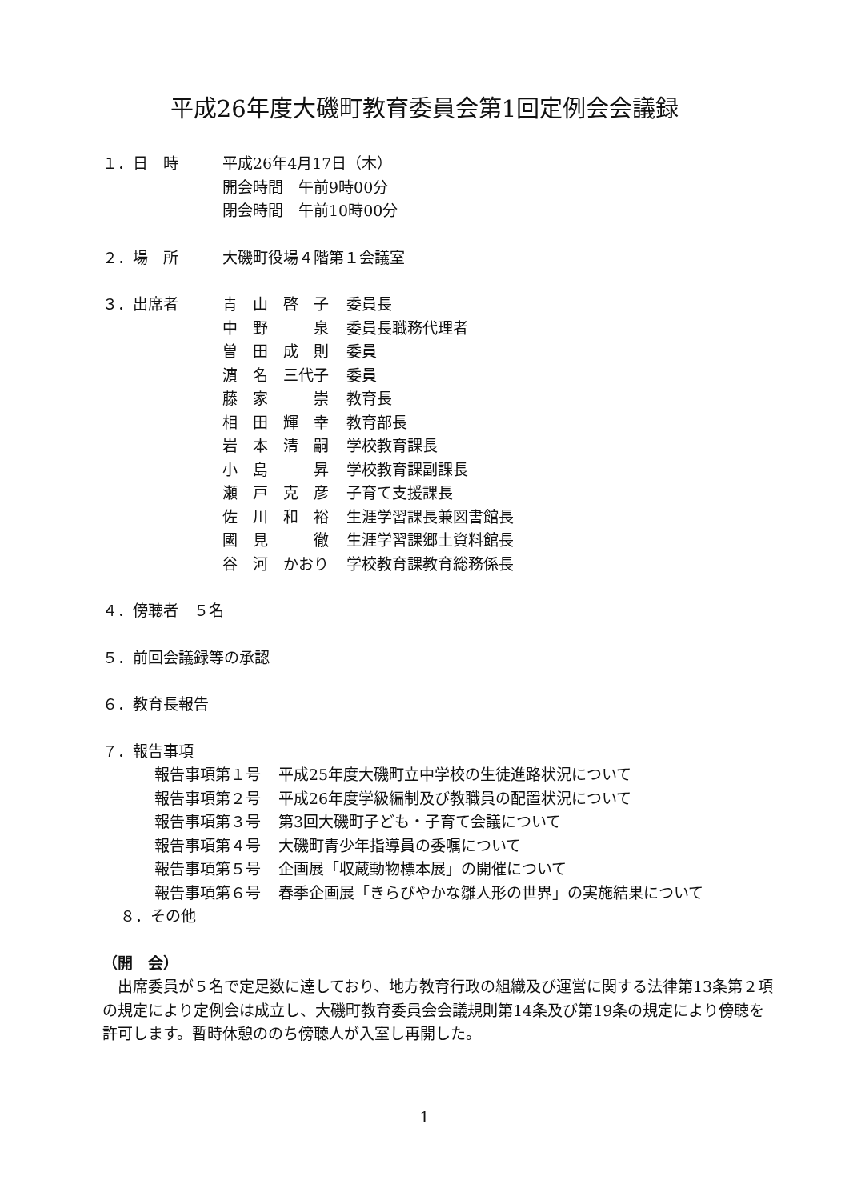平成26年度大磯町教育委員会第1回定例会会議録
１．日　時 平成26年4月17日（木）
開会時間　午前9時00分
閉会時間　午前10時00分
２．場　所 大磯町役場４階第１会議室
３．出席者
| 青 山 啓 子 | 委員長 |
| 中 野 泉 | 委員長職務代理者 |
| 曽 田 成 則 | 委員 |
| 濵 名 三代子 | 委員 |
| 藤 家 崇 | 教育長 |
| 相 田 輝 幸 | 教育部長 |
| 岩 本 清 嗣 | 学校教育課長 |
| 小 島 昇 | 学校教育課副課長 |
| 瀬 戸 克 彦 | 子育て支援課長 |
| 佐 川 和 裕 | 生涯学習課長兼図書館長 |
| 國 見 徹 | 生涯学習課郷土資料館長 |
| 谷 河 かおり | 学校教育課教育総務係長 |
４．傍聴者　５名
５．前回会議録等の承認
６．教育長報告
７．報告事項
| 報告事項第１号 | 平成25年度大磯町立中学校の生徒進路状況について |
| 報告事項第２号 | 平成26年度学級編制及び教職員の配置状況について |
| 報告事項第３号 | 第3回大磯町子ども・子育て会議について |
| 報告事項第４号 | 大磯町青少年指導員の委嘱について |
| 報告事項第５号 | 企画展「収蔵動物標本展」の開催について |
| 報告事項第６号 | 春季企画展「きらびやかな雛人形の世界」の実施結果について |
８．その他
（開　会）
　出席委員が５名で定足数に達しており、地方教育行政の組織及び運営に関する法律第13条第２項の規定により定例会は成立し、大磯町教育委員会会議規則第14条及び第19条の規定により傍聴を許可します。暫時休憩ののち傍聴人が入室し再開した。
1